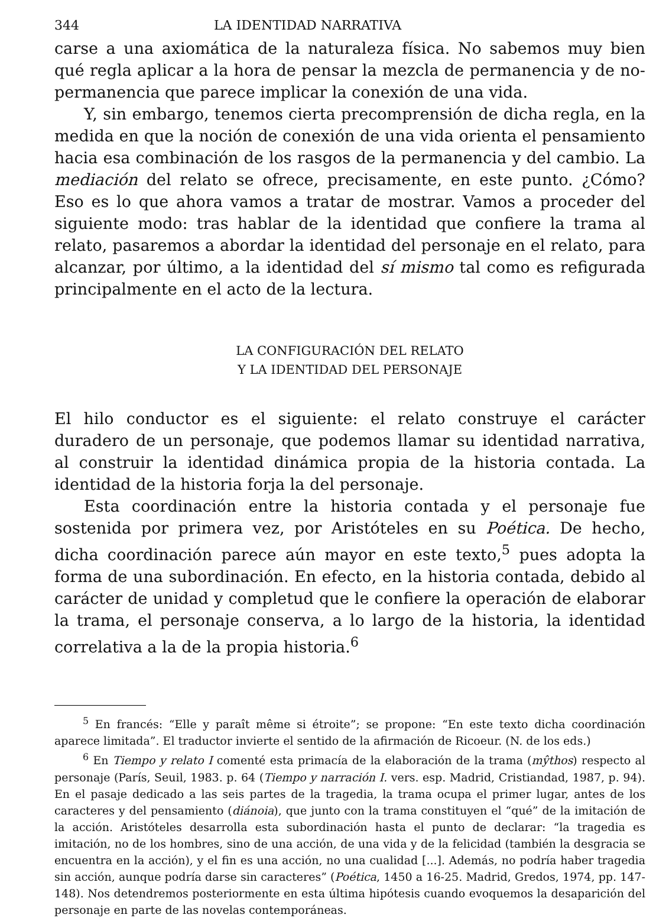344 LA IDENTIDAD NARRATIVA
carse a una axiomática de la naturaleza física. No sabemos muy bien qué regla aplicar a la hora de pensar la mezcla de permanencia y de no-permanencia que parece implicar la conexión de una vida.
Y, sin embargo, tenemos cierta precomprensión de dicha regla, en la medida en que la noción de conexión de una vida orienta el pensamiento hacia esa combinación de los rasgos de la permanencia y del cambio. La mediación del relato se ofrece, precisamente, en este punto. ¿Cómo? Eso es lo que ahora vamos a tratar de mostrar. Vamos a proceder del siguiente modo: tras hablar de la identidad que confiere la trama al relato, pasaremos a abordar la identidad del personaje en el relato, para alcanzar, por último, a la identidad del sí mismo tal como es refigurada principalmente en el acto de la lectura.
LA CONFIGURACIÓN DEL RELATO
Y LA IDENTIDAD DEL PERSONAJE
El hilo conductor es el siguiente: el relato construye el carácter duradero de un personaje, que podemos llamar su identidad narrativa, al construir la identidad dinámica propia de la historia contada. La identidad de la historia forja la del personaje.
Esta coordinación entre la historia contada y el personaje fue sostenida por primera vez, por Aristóteles en su Poética. De hecho, dicha coordinación parece aún mayor en este texto,<sup>5</sup> pues adopta la forma de una subordinación. En efecto, en la historia contada, debido al carácter de unidad y completud que le confiere la operación de elaborar la trama, el personaje conserva, a lo largo de la historia, la identidad correlativa a la de la propia historia.<sup>6</sup>
<sup>5</sup> En francés: “Elle y paraît même si étroite”; se propone: “En este texto dicha coordinación aparece limitada”. El traductor invierte el sentido de la afirmación de Ricoeur. (N. de los eds.)
<sup>6</sup> En Tiempo y relato I comenté esta primacía de la elaboración de la trama (mŷthos) respecto al personaje (París, Seuil, 1983. p. 64 (Tiempo y narración I. vers. esp. Madrid, Cristiandad, 1987, p. 94). En el pasaje dedicado a las seis partes de la tragedia, la trama ocupa el primer lugar, antes de los caracteres y del pensamiento (diánoia), que junto con la trama constituyen el “qué” de la imitación de la acción. Aristóteles desarrolla esta subordinación hasta el punto de declarar: “la tragedia es imitación, no de los hombres, sino de una acción, de una vida y de la felicidad (también la desgracia se encuentra en la acción), y el fin es una acción, no una cualidad [...]. Además, no podría haber tragedia sin acción, aunque podría darse sin caracteres” (Poética, 1450 a 16-25. Madrid, Gredos, 1974, pp. 147-148). Nos detendremos posteriormente en esta última hipótesis cuando evoquemos la desaparición del personaje en parte de las novelas contemporáneas.